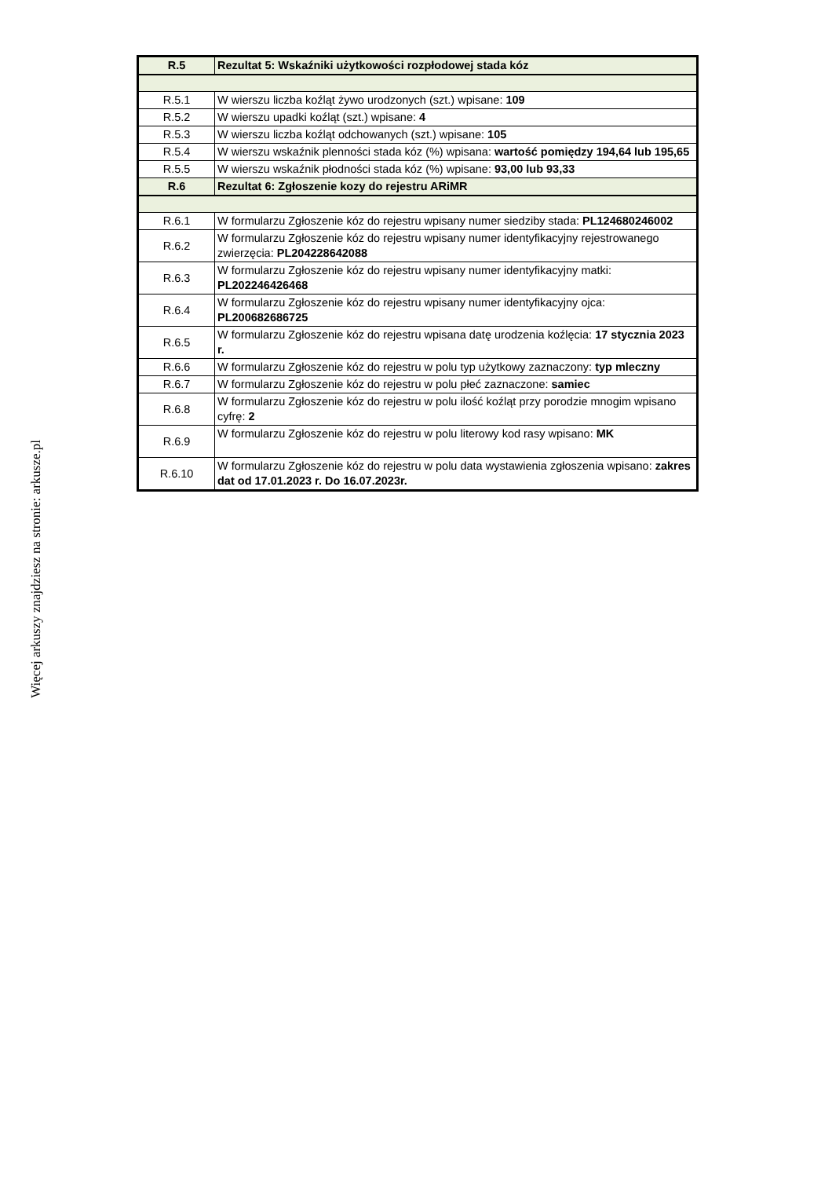| R.5 | Rezultat 5: Wskaźniki użytkowości rozpłodowej stada kóz |
| R.5.1 | W wierszu liczba koźląt żywo urodzonych (szt.) wpisane: 109 |
| R.5.2 | W wierszu upadki koźląt (szt.) wpisane: 4 |
| R.5.3 | W wierszu liczba koźląt odchowanych (szt.) wpisane: 105 |
| R.5.4 | W wierszu wskaźnik plenności stada kóz (%) wpisana: wartość pomiędzy 194,64 lub 195,65 |
| R.5.5 | W wierszu wskaźnik płodności stada kóz (%) wpisane: 93,00 lub 93,33 |
| R.6 | Rezultat 6: Zgłoszenie kozy do rejestru ARiMR |
| R.6.1 | W formularzu Zgłoszenie kóz do rejestru wpisany numer siedziby stada: PL124680246002 |
| R.6.2 | W formularzu Zgłoszenie kóz do rejestru wpisany numer identyfikacyjny rejestrowanego zwierzęcia: PL204228642088 |
| R.6.3 | W formularzu Zgłoszenie kóz do rejestru wpisany numer identyfikacyjny matki: PL202246426468 |
| R.6.4 | W formularzu Zgłoszenie kóz do rejestru wpisany numer identyfikacyjny ojca: PL200682686725 |
| R.6.5 | W formularzu Zgłoszenie kóz do rejestru wpisana datę urodzenia koźlęcia: 17 stycznia 2023 r. |
| R.6.6 | W formularzu Zgłoszenie kóz do rejestru w polu typ użytkowy zaznaczony: typ mleczny |
| R.6.7 | W formularzu Zgłoszenie kóz do rejestru w polu płeć zaznaczone: samiec |
| R.6.8 | W formularzu Zgłoszenie kóz do rejestru w polu ilość koźląt przy porodzie mnogim wpisano cyfrę: 2 |
| R.6.9 | W formularzu Zgłoszenie kóz do rejestru w polu literowy kod rasy wpisano: MK |
| R.6.10 | W formularzu Zgłoszenie kóz do rejestru w polu data wystawienia zgłoszenia wpisano: zakres dat od 17.01.2023 r. Do 16.07.2023r. |
Więcej arkuszy znajdziesz na stronie: arkusze.pl